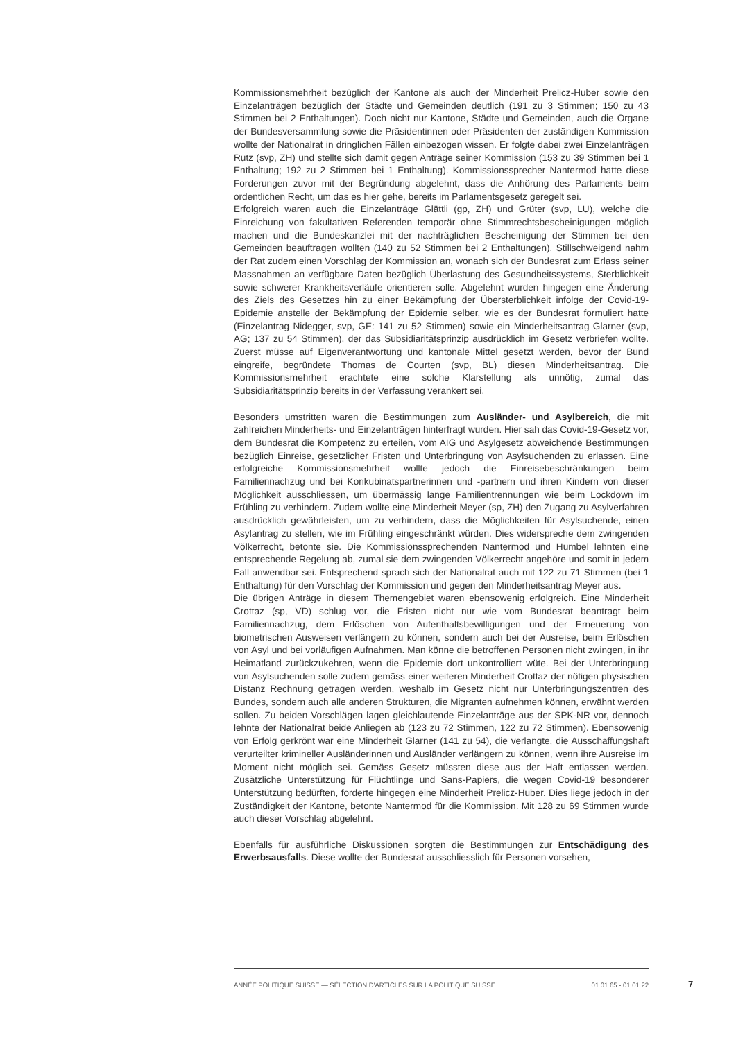Kommissionsmehrheit bezüglich der Kantone als auch der Minderheit Prelicz-Huber sowie den Einzelanträgen bezüglich der Städte und Gemeinden deutlich (191 zu 3 Stimmen; 150 zu 43 Stimmen bei 2 Enthaltungen). Doch nicht nur Kantone, Städte und Gemeinden, auch die Organe der Bundesversammlung sowie die Präsidentinnen oder Präsidenten der zuständigen Kommission wollte der Nationalrat in dringlichen Fällen einbezogen wissen. Er folgte dabei zwei Einzelanträgen Rutz (svp, ZH) und stellte sich damit gegen Anträge seiner Kommission (153 zu 39 Stimmen bei 1 Enthaltung; 192 zu 2 Stimmen bei 1 Enthaltung). Kommissionssprecher Nantermod hatte diese Forderungen zuvor mit der Begründung abgelehnt, dass die Anhörung des Parlaments beim ordentlichen Recht, um das es hier gehe, bereits im Parlamentsgesetz geregelt sei.
Erfolgreich waren auch die Einzelanträge Glättli (gp, ZH) und Grüter (svp, LU), welche die Einreichung von fakultativen Referenden temporär ohne Stimmrechtsbescheinigungen möglich machen und die Bundeskanzlei mit der nachträglichen Bescheinigung der Stimmen bei den Gemeinden beauftragen wollten (140 zu 52 Stimmen bei 2 Enthaltungen). Stillschweigend nahm der Rat zudem einen Vorschlag der Kommission an, wonach sich der Bundesrat zum Erlass seiner Massnahmen an verfügbare Daten bezüglich Überlastung des Gesundheitssystems, Sterblichkeit sowie schwerer Krankheitsverläufe orientieren solle. Abgelehnt wurden hingegen eine Änderung des Ziels des Gesetzes hin zu einer Bekämpfung der Übersterblichkeit infolge der Covid-19-Epidemie anstelle der Bekämpfung der Epidemie selber, wie es der Bundesrat formuliert hatte (Einzelantrag Nidegger, svp, GE: 141 zu 52 Stimmen) sowie ein Minderheitsantrag Glarner (svp, AG; 137 zu 54 Stimmen), der das Subsidiaritätsprinzip ausdrücklich im Gesetz verbriefen wollte. Zuerst müsse auf Eigenverantwortung und kantonale Mittel gesetzt werden, bevor der Bund eingreife, begründete Thomas de Courten (svp, BL) diesen Minderheitsantrag. Die Kommissionsmehrheit erachtete eine solche Klarstellung als unnötig, zumal das Subsidiaritätsprinzip bereits in der Verfassung verankert sei.
Besonders umstritten waren die Bestimmungen zum Ausländer- und Asylbereich, die mit zahlreichen Minderheits- und Einzelanträgen hinterfragt wurden. Hier sah das Covid-19-Gesetz vor, dem Bundesrat die Kompetenz zu erteilen, vom AIG und Asylgesetz abweichende Bestimmungen bezüglich Einreise, gesetzlicher Fristen und Unterbringung von Asylsuchenden zu erlassen. Eine erfolgreiche Kommissionsmehrheit wollte jedoch die Einreisebeschränkungen beim Familiennachzug und bei Konkubinatspartnerinnen und -partnern und ihren Kindern von dieser Möglichkeit ausschliessen, um übermässig lange Familientrennungen wie beim Lockdown im Frühling zu verhindern. Zudem wollte eine Minderheit Meyer (sp, ZH) den Zugang zu Asylverfahren ausdrücklich gewährleisten, um zu verhindern, dass die Möglichkeiten für Asylsuchende, einen Asylantrag zu stellen, wie im Frühling eingeschränkt würden. Dies widerspreche dem zwingenden Völkerrecht, betonte sie. Die Kommissionssprechenden Nantermod und Humbel lehnten eine entsprechende Regelung ab, zumal sie dem zwingenden Völkerrecht angehöre und somit in jedem Fall anwendbar sei. Entsprechend sprach sich der Nationalrat auch mit 122 zu 71 Stimmen (bei 1 Enthaltung) für den Vorschlag der Kommission und gegen den Minderheitsantrag Meyer aus.
Die übrigen Anträge in diesem Themengebiet waren ebensowenig erfolgreich. Eine Minderheit Crottaz (sp, VD) schlug vor, die Fristen nicht nur wie vom Bundesrat beantragt beim Familiennachzug, dem Erlöschen von Aufenthaltsbewilligungen und der Erneuerung von biometrischen Ausweisen verlängern zu können, sondern auch bei der Ausreise, beim Erlöschen von Asyl und bei vorläufigen Aufnahmen. Man könne die betroffenen Personen nicht zwingen, in ihr Heimatland zurückzukehren, wenn die Epidemie dort unkontrolliert wüte. Bei der Unterbringung von Asylsuchenden solle zudem gemäss einer weiteren Minderheit Crottaz der nötigen physischen Distanz Rechnung getragen werden, weshalb im Gesetz nicht nur Unterbringungszentren des Bundes, sondern auch alle anderen Strukturen, die Migranten aufnehmen können, erwähnt werden sollen. Zu beiden Vorschlägen lagen gleichlautende Einzelanträge aus der SPK-NR vor, dennoch lehnte der Nationalrat beide Anliegen ab (123 zu 72 Stimmen, 122 zu 72 Stimmen). Ebensowenig von Erfolg gerkrönt war eine Minderheit Glarner (141 zu 54), die verlangte, die Ausschaffungshaft verurteilter krimineller Ausländerinnen und Ausländer verlängern zu können, wenn ihre Ausreise im Moment nicht möglich sei. Gemäss Gesetz müssten diese aus der Haft entlassen werden. Zusätzliche Unterstützung für Flüchtlinge und Sans-Papiers, die wegen Covid-19 besonderer Unterstützung bedürften, forderte hingegen eine Minderheit Prelicz-Huber. Dies liege jedoch in der Zuständigkeit der Kantone, betonte Nantermod für die Kommission. Mit 128 zu 69 Stimmen wurde auch dieser Vorschlag abgelehnt.
Ebenfalls für ausführliche Diskussionen sorgten die Bestimmungen zur Entschädigung des Erwerbsausfalls. Diese wollte der Bundesrat ausschliesslich für Personen vorsehen,
ANNÉE POLITIQUE SUISSE — SÉLECTION D'ARTICLES SUR LA POLITIQUE SUISSE 01.01.65 - 01.01.22
7